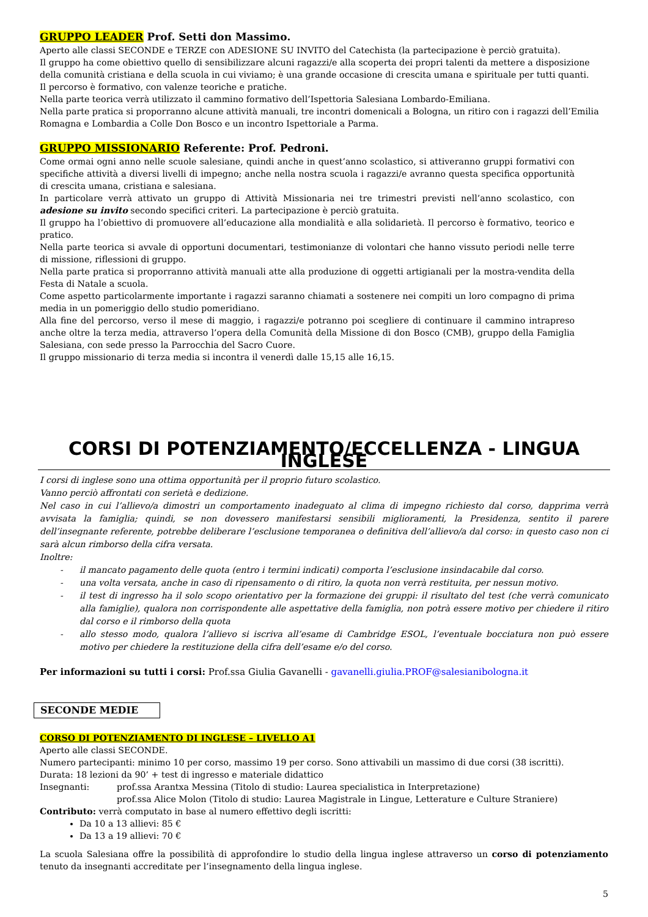GRUPPO LEADER Prof. Setti don Massimo.
Aperto alle classi SECONDE e TERZE con ADESIONE SU INVITO del Catechista (la partecipazione è perciò gratuita).
Il gruppo ha come obiettivo quello di sensibilizzare alcuni ragazzi/e alla scoperta dei propri talenti da mettere a disposizione della comunità cristiana e della scuola in cui viviamo; è una grande occasione di crescita umana e spirituale per tutti quanti.
Il percorso è formativo, con valenze teoriche e pratiche.
Nella parte teorica verrà utilizzato il cammino formativo dell’Ispettoria Salesiana Lombardo-Emiliana.
Nella parte pratica si proporranno alcune attività manuali, tre incontri domenicali a Bologna, un ritiro con i ragazzi dell’Emilia Romagna e Lombardia a Colle Don Bosco e un incontro Ispettoriale a Parma.
GRUPPO MISSIONARIO Referente: Prof. Pedroni.
Come ormai ogni anno nelle scuole salesiane, quindi anche in quest’anno scolastico, si attiveranno gruppi formativi con specifiche attività a diversi livelli di impegno; anche nella nostra scuola i ragazzi/e avranno questa specifica opportunità di crescita umana, cristiana e salesiana.
In particolare verrà attivato un gruppo di Attività Missionaria nei tre trimestri previsti nell’anno scolastico, con adesione su invito secondo specifici criteri. La partecipazione è perciò gratuita.
Il gruppo ha l’obiettivo di promuovere all’educazione alla mondialità e alla solidarietà. Il percorso è formativo, teorico e pratico.
Nella parte teorica si avvale di opportuni documentari, testimonianze di volontari che hanno vissuto periodi nelle terre di missione, riflessioni di gruppo.
Nella parte pratica si proporranno attività manuali atte alla produzione di oggetti artigianali per la mostra-vendita della Festa di Natale a scuola.
Come aspetto particolarmente importante i ragazzi saranno chiamati a sostenere nei compiti un loro compagno di prima media in un pomeriggio dello studio pomeridiano.
Alla fine del percorso, verso il mese di maggio, i ragazzi/e potranno poi scegliere di continuare il cammino intrapreso anche oltre la terza media, attraverso l’opera della Comunità della Missione di don Bosco (CMB), gruppo della Famiglia Salesiana, con sede presso la Parrocchia del Sacro Cuore.
Il gruppo missionario di terza media si incontra il venerdì dalle 15,15 alle 16,15.
CORSI DI POTENZIAMENTO/ECCELLENZA - LINGUA INGLESE
I corsi di inglese sono una ottima opportunità per il proprio futuro scolastico.
Vanno perciò affrontati con serietà e dedizione.
Nel caso in cui l’allievo/a dimostri un comportamento inadeguato al clima di impegno richiesto dal corso, dapprima verrà avvisata la famiglia; quindi, se non dovessero manifestarsi sensibili miglioramenti, la Presidenza, sentito il parere dell’insegnante referente, potrebbe deliberare l’esclusione temporanea o definitiva dell’allievo/a dal corso: in questo caso non ci sarà alcun rimborso della cifra versata.
Inoltre:
- il mancato pagamento delle quota (entro i termini indicati) comporta l’esclusione insindacabile dal corso.
- una volta versata, anche in caso di ripensamento o di ritiro, la quota non verrà restituita, per nessun motivo.
- il test di ingresso ha il solo scopo orientativo per la formazione dei gruppi: il risultato del test (che verrà comunicato alla famiglie), qualora non corrispondente alle aspettative della famiglia, non potrà essere motivo per chiedere il ritiro dal corso e il rimborso della quota
- allo stesso modo, qualora l’allievo si iscriva all’esame di Cambridge ESOL, l’eventuale bocciatura non può essere motivo per chiedere la restituzione della cifra dell’esame e/o del corso.
Per informazioni su tutti i corsi: Prof.ssa Giulia Gavanelli - gavanelli.giulia.PROF@salesianibologna.it
SECONDE MEDIE
CORSO DI POTENZIAMENTO DI INGLESE – LIVELLO A1
Aperto alle classi SECONDE.
Numero partecipanti: minimo 10 per corso, massimo 19 per corso. Sono attivabili un massimo di due corsi (38 iscritti).
Durata: 18 lezioni da 90’ + test di ingresso e materiale didattico
Insegnanti: prof.ssa Arantxa Messina (Titolo di studio: Laurea specialistica in Interpretazione)
prof.ssa Alice Molon (Titolo di studio: Laurea Magistrale in Lingue, Letterature e Culture Straniere)
Contributo: verrà computato in base al numero effettivo degli iscritti:
Da 10 a 13 allievi: 85 €
Da 13 a 19 allievi: 70 €
La scuola Salesiana offre la possibilità di approfondire lo studio della lingua inglese attraverso un corso di potenziamento tenuto da insegnanti accreditate per l’insegnamento della lingua inglese.
5